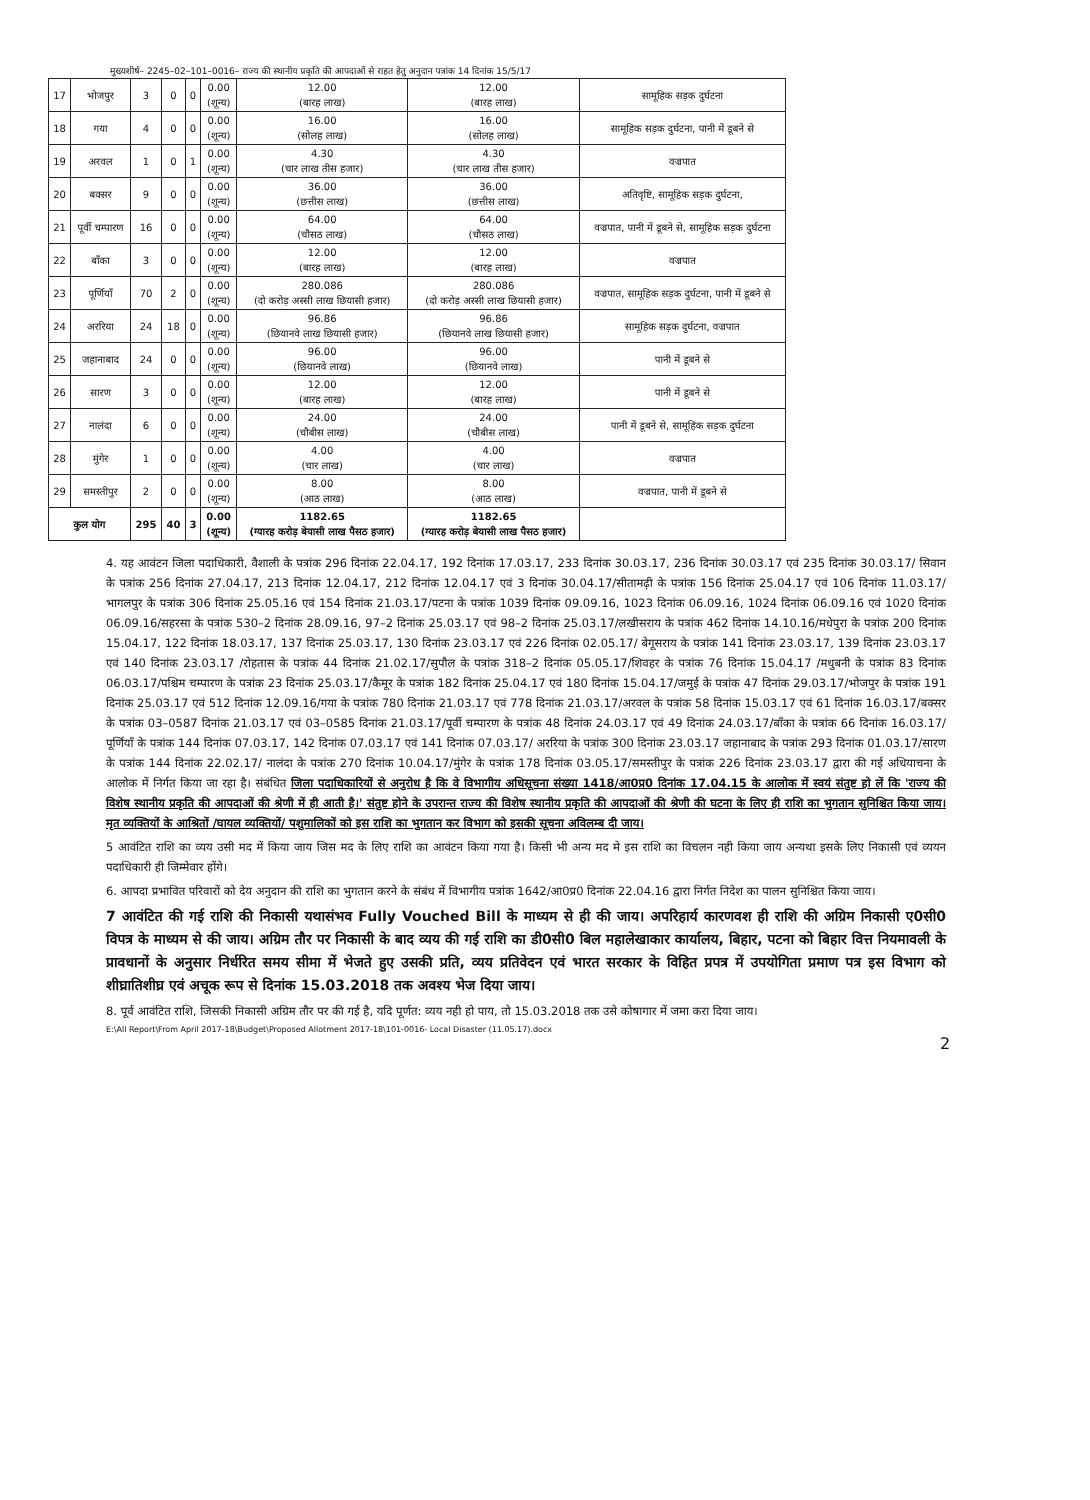मुख्यशीर्ष– 2245–02–101–0016– राज्य की स्थानीय प्रकृति की आपदाओं से राहत हेतु अनुदान पत्रांक 14 दिनांक 15/5/17
| 17 | भोजपुर | 3 | 0 | 0 | 0.00 (शून्य) | 12.00 (बारह लाख) | 12.00 (बारह लाख) | सामूहिक सड़क दुर्घटना |
| 18 | गया | 4 | 0 | 0 | 0.00 (शून्य) | 16.00 (सोलह लाख) | 16.00 (सोलह लाख) | सामूहिक सड़क दुर्घटना, पानी में डूबने से |
| 19 | अरवल | 1 | 0 | 1 | 0.00 (शून्य) | 4.30 (चार लाख तीस हजार) | 4.30 (चार लाख तीस हजार) | वज्रपात |
| 20 | बक्सर | 9 | 0 | 0 | 0.00 (शून्य) | 36.00 (छत्तीस लाख) | 36.00 (छत्तीस लाख) | अतिवृष्टि, सामूहिक सड़क दुर्घटना, |
| 21 | पूर्वी चम्पारण | 16 | 0 | 0 | 0.00 (शून्य) | 64.00 (चौसठ लाख) | 64.00 (चौसठ लाख) | वज्रपात, पानी में डूबने से, सामूहिक सड़क दुर्घटना |
| 22 | बाँका | 3 | 0 | 0 | 0.00 (शून्य) | 12.00 (बारह लाख) | 12.00 (बारह लाख) | वज्रपात |
| 23 | पूर्णियाँ | 70 | 2 | 0 | 0.00 (शून्य) | 280.086 (दो करोड़ अस्सी लाख छियासी हजार) | 280.086 (दो करोड़ अस्सी लाख छियासी हजार) | वज्रपात, सामूहिक सड़क दुर्घटना, पानी में डूबने से |
| 24 | अररिया | 24 | 18 | 0 | 0.00 (शून्य) | 96.86 (छियानवे लाख छियासी हजार) | 96.86 (छियानवे लाख छियासी हजार) | सामूहिक सड़क दुर्घटना, वज्रपात |
| 25 | जहानाबाद | 24 | 0 | 0 | 0.00 (शून्य) | 96.00 (छियानवे लाख) | 96.00 (छियानवे लाख) | पानी में डूबने से |
| 26 | सारण | 3 | 0 | 0 | 0.00 (शून्य) | 12.00 (बारह लाख) | 12.00 (बारह लाख) | पानी में डूबने से |
| 27 | नालंदा | 6 | 0 | 0 | 0.00 (शून्य) | 24.00 (चौबीस लाख) | 24.00 (चौबीस लाख) | पानी में डूबने से, सामूहिक सड़क दुर्घटना |
| 28 | मुंगेर | 1 | 0 | 0 | 0.00 (शून्य) | 4.00 (चार लाख) | 4.00 (चार लाख) | वज्रपात |
| 29 | समस्तीपुर | 2 | 0 | 0 | 0.00 (शून्य) | 8.00 (आठ लाख) | 8.00 (आठ लाख) | वज्रपात, पानी में डूबने से |
| कुल योग | | 295 | 40 | 3 | 0.00 (शून्य) | 1182.65 (ग्यारह करोड़ बेयासी लाख पैसठ हजार) | 1182.65 (ग्यारह करोड़ बेयासी लाख पैसठ हजार) | |
4. यह आवंटन जिला पदाधिकारी, वैशाली के पत्रांक 296 दिनांक 22.04.17, 192 दिनांक 17.03.17, 233 दिनांक 30.03.17, 236 दिनांक 30.03.17 एवं 235 दिनांक 30.03.17/ सिवान के पत्रांक 256 दिनांक 27.04.17, 213 दिनांक 12.04.17, 212 दिनांक 12.04.17 एवं 3 दिनांक 30.04.17/सीतामढ़ी के पत्रांक 156 दिनांक 25.04.17 एवं 106 दिनांक 11.03.17/भागलपुर के पत्रांक 306 दिनांक 25.05.16 एवं 154 दिनांक 21.03.17/पटना के पत्रांक 1039 दिनांक 09.09.16, 1023 दिनांक 06.09.16, 1024 दिनांक 06.09.16 एवं 1020 दिनांक 06.09.16/सहरसा के पत्रांक 530–2 दिनांक 28.09.16, 97–2 दिनांक 25.03.17 एवं 98–2 दिनांक 25.03.17/लखीसराय के पत्रांक 462 दिनांक 14.10.16/मधेपुरा के पत्रांक 200 दिनांक 15.04.17, 122 दिनांक 18.03.17, 137 दिनांक 25.03.17, 130 दिनांक 23.03.17 एवं 226 दिनांक 02.05.17/ बेगूसराय के पत्रांक 141 दिनांक 23.03.17, 139 दिनांक 23.03.17 एवं 140 दिनांक 23.03.17 /रोहतास के पत्रांक 44 दिनांक 21.02.17/सुपौल के पत्रांक 318–2 दिनांक 05.05.17/शिवहर के पत्रांक 76 दिनांक 15.04.17 /मधुबनी के पत्रांक 83 दिनांक 06.03.17/पश्चिम चम्पारण के पत्रांक 23 दिनांक 25.03.17/कैमूर के पत्रांक 182 दिनांक 25.04.17 एवं 180 दिनांक 15.04.17/जमुई के पत्रांक 47 दिनांक 29.03.17/भोजपुर के पत्रांक 191 दिनांक 25.03.17 एवं 512 दिनांक 12.09.16/गया के पत्रांक 780 दिनांक 21.03.17 एवं 778 दिनांक 21.03.17/अरवल के पत्रांक 58 दिनांक 15.03.17 एवं 61 दिनांक 16.03.17/बक्सर के पत्रांक 03–0587 दिनांक 21.03.17 एवं 03–0585 दिनांक 21.03.17/पूर्वी चम्पारण के पत्रांक 48 दिनांक 24.03.17 एवं 49 दिनांक 24.03.17/बाँका के पत्रांक 66 दिनांक 16.03.17/पूर्णियाँ के पत्रांक 144 दिनांक 07.03.17, 142 दिनांक 07.03.17 एवं 141 दिनांक 07.03.17/ अररिया के पत्रांक 300 दिनांक 23.03.17 जहानाबाद के पत्रांक 293 दिनांक 01.03.17/सारण के पत्रांक 144 दिनांक 22.02.17/ नालंदा के पत्रांक 270 दिनांक 10.04.17/मुंगेर के पत्रांक 178 दिनांक 03.05.17/समस्तीपुर के पत्रांक 226 दिनांक 23.03.17 द्वारा की गई अधियाचना के आलोक में निर्गत किया जा रहा है। संबंधित जिला पदाधिकारियों से अनुरोध है कि वे विभागीय अधिसूचना संख्या 1418/आ0प्र0 दिनांक 17.04.15 के आलोक में स्वयं संतुष्ट हो लें कि 'राज्य की विशेष स्थानीय प्रकृति की आपदाओं की श्रेणी में ही आती है।' संतुष्ट होने के उपरान्त राज्य की विशेष स्थानीय प्रकृति की आपदाओं की श्रेणी की घटना के लिए ही राशि का भुगतान सुनिश्चित किया जाय। मृत व्यक्तियों के आश्रितों /घायल व्यक्तियों/ पशुमालिकों को इस राशि का भुगतान कर विभाग को इसकी सूचना अविलम्ब दी जाय।
5 आवंटित राशि का व्यय उसी मद में किया जाय जिस मद के लिए राशि का आवंटन किया गया है। किसी भी अन्य मद मे इस राशि का विचलन नही किया जाय अन्यथा इसके लिए निकासी एवं व्ययन पदाधिकारी ही जिम्मेवार होंगे।
6. आपदा प्रभावित परिवारों को देय अनुदान की राशि का भुगतान करने के संबंध में विभागीय पत्रांक 1642/आ0प्र0 दिनांक 22.04.16 द्वारा निर्गत निदेश का पालन सुनिश्चित किया जाय।
7 आवंटित की गई राशि की निकासी यथासंभव Fully Vouched Bill के माध्यम से ही की जाय। अपरिहार्य कारणवश ही राशि की अग्रिम निकासी ए0सी0 विपत्र के माध्यम से की जाय। अग्रिम तौर पर निकासी के बाद व्यय की गई राशि का डी0सी0 बिल महालेखाकार कार्यालय, बिहार, पटना को बिहार वित्त नियमावली के प्रावधानों के अनुसार निर्धरित समय सीमा में भेजते हुए उसकी प्रति, व्यय प्रतिवेदन एवं भारत सरकार के विहित प्रपत्र में उपयोगिता प्रमाण पत्र इस विभाग को शीघ्रातिशीघ्र एवं अचूक रूप से दिनांक 15.03.2018 तक अवश्य भेज दिया जाय।
8. पूर्व आवंटित राशि, जिसकी निकासी अग्रिम तौर पर की गई है, यदि पूर्णत: व्यय नही हो पाय, तो 15.03.2018 तक उसे कोषागार में जमा करा दिया जाय।
E:\All Report\From April 2017-18\Budget\Proposed Allotment 2017-18\101-0016- Local Disaster (11.05.17).docx
2